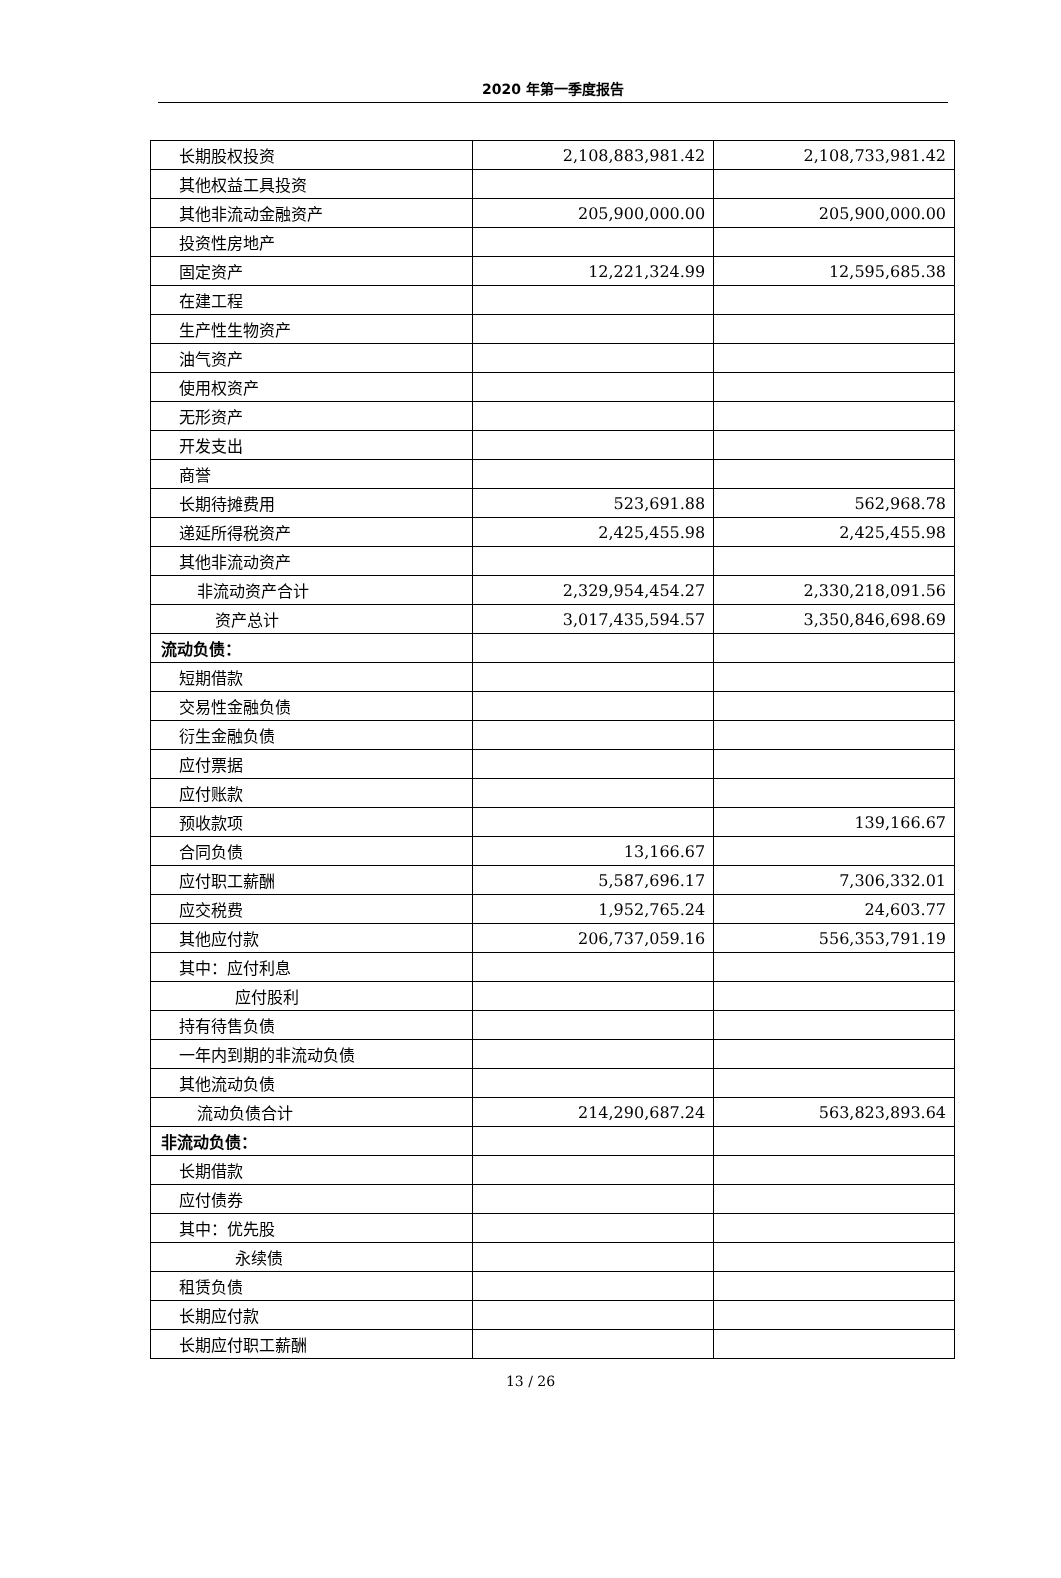2020 年第一季度报告
| 长期股权投资 | 2,108,883,981.42 | 2,108,733,981.42 |
| 其他权益工具投资 | | |
| 其他非流动金融资产 | 205,900,000.00 | 205,900,000.00 |
| 投资性房地产 | | |
| 固定资产 | 12,221,324.99 | 12,595,685.38 |
| 在建工程 | | |
| 生产性生物资产 | | |
| 油气资产 | | |
| 使用权资产 | | |
| 无形资产 | | |
| 开发支出 | | |
| 商誉 | | |
| 长期待摊费用 | 523,691.88 | 562,968.78 |
| 递延所得税资产 | 2,425,455.98 | 2,425,455.98 |
| 其他非流动资产 | | |
| 非流动资产合计 | 2,329,954,454.27 | 2,330,218,091.56 |
| 资产总计 | 3,017,435,594.57 | 3,350,846,698.69 |
| 流动负债： | | |
| 短期借款 | | |
| 交易性金融负债 | | |
| 衍生金融负债 | | |
| 应付票据 | | |
| 应付账款 | | |
| 预收款项 | | 139,166.67 |
| 合同负债 | 13,166.67 | |
| 应付职工薪酬 | 5,587,696.17 | 7,306,332.01 |
| 应交税费 | 1,952,765.24 | 24,603.77 |
| 其他应付款 | 206,737,059.16 | 556,353,791.19 |
| 其中：应付利息 | | |
| 应付股利 | | |
| 持有待售负债 | | |
| 一年内到期的非流动负债 | | |
| 其他流动负债 | | |
| 流动负债合计 | 214,290,687.24 | 563,823,893.64 |
| 非流动负债： | | |
| 长期借款 | | |
| 应付债券 | | |
| 其中：优先股 | | |
| 永续债 | | |
| 租赁负债 | | |
| 长期应付款 | | |
| 长期应付职工薪酬 | | |
13 / 26